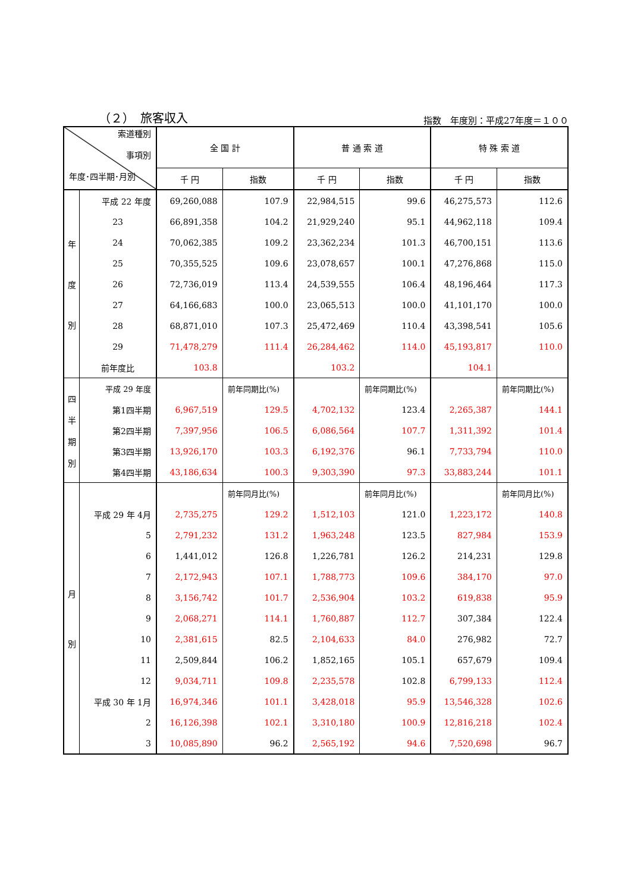（２）　旅客収入 指数　年度別：平成27年度＝１００
| 索道種別 事項別 年度･四半期･月別 | | 全 国 計 | | 普 通 索 道 | | 特 殊 索 道 | |
| --- | --- | --- | --- | --- | --- | --- | --- |
| | | 千 円 | 指数 | 千 円 | 指数 | 千 円 | 指数 |
| 年 度 別 | 平成 22 年度 | 69,260,088 | 107.9 | 22,984,515 | 99.6 | 46,275,573 | 112.6 |
| | 23 | 66,891,358 | 104.2 | 21,929,240 | 95.1 | 44,962,118 | 109.4 |
| | 24 | 70,062,385 | 109.2 | 23,362,234 | 101.3 | 46,700,151 | 113.6 |
| | 25 | 70,355,525 | 109.6 | 23,078,657 | 100.1 | 47,276,868 | 115.0 |
| | 26 | 72,736,019 | 113.4 | 24,539,555 | 106.4 | 48,196,464 | 117.3 |
| | 27 | 64,166,683 | 100.0 | 23,065,513 | 100.0 | 41,101,170 | 100.0 |
| | 28 | 68,871,010 | 107.3 | 25,472,469 | 110.4 | 43,398,541 | 105.6 |
| | 29 | 71,478,279 | 111.4 | 26,284,462 | 114.0 | 45,193,817 | 110.0 |
| | 前年度比 | 103.8 | | 103.2 | | 104.1 | |
| 四 半 期 別 | 平成 29 年度 | | 前年同期比(%) | | 前年同期比(%) | | 前年同期比(%) |
| | 第1四半期 | 6,967,519 | 129.5 | 4,702,132 | 123.4 | 2,265,387 | 144.1 |
| | 第2四半期 | 7,397,956 | 106.5 | 6,086,564 | 107.7 | 1,311,392 | 101.4 |
| | 第3四半期 | 13,926,170 | 103.3 | 6,192,376 | 96.1 | 7,733,794 | 110.0 |
| | 第4四半期 | 43,186,634 | 100.3 | 9,303,390 | 97.3 | 33,883,244 | 101.1 |
| 月 別 | | | 前年同月比(%) | | 前年同月比(%) | | 前年同月比(%) |
| | 平成 29 年 4月 | 2,735,275 | 129.2 | 1,512,103 | 121.0 | 1,223,172 | 140.8 |
| | 5 | 2,791,232 | 131.2 | 1,963,248 | 123.5 | 827,984 | 153.9 |
| | 6 | 1,441,012 | 126.8 | 1,226,781 | 126.2 | 214,231 | 129.8 |
| | 7 | 2,172,943 | 107.1 | 1,788,773 | 109.6 | 384,170 | 97.0 |
| | 8 | 3,156,742 | 101.7 | 2,536,904 | 103.2 | 619,838 | 95.9 |
| | 9 | 2,068,271 | 114.1 | 1,760,887 | 112.7 | 307,384 | 122.4 |
| | 10 | 2,381,615 | 82.5 | 2,104,633 | 84.0 | 276,982 | 72.7 |
| | 11 | 2,509,844 | 106.2 | 1,852,165 | 105.1 | 657,679 | 109.4 |
| | 12 | 9,034,711 | 109.8 | 2,235,578 | 102.8 | 6,799,133 | 112.4 |
| | 平成 30 年 1月 | 16,974,346 | 101.1 | 3,428,018 | 95.9 | 13,546,328 | 102.6 |
| | 2 | 16,126,398 | 102.1 | 3,310,180 | 100.9 | 12,816,218 | 102.4 |
| | 3 | 10,085,890 | 96.2 | 2,565,192 | 94.6 | 7,520,698 | 96.7 |